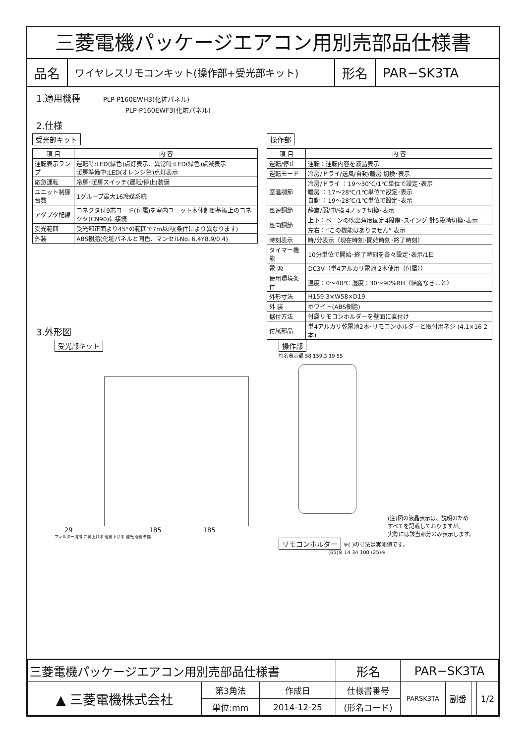三菱電機パッケージエアコン用別売部品仕様書
品名
ワイヤレスリモコンキット(操作部+受光部キット)
形名 PAR−SK3TA
1.適用機種 PLP-P160EWH3(化粧パネル)
PLP-P160EWF3(化粧パネル)
2.仕様
受光部キット
| 項 目 | 内 容 |
| --- | --- |
| 運転表示ランプ | 運転時:LED(緑色)点灯表示、異常時:LED(緑色)点滅表示 暖房準備中:LED(オレンジ色)点灯表示 |
| 応急運転 | 冷房･暖房スイッチ(運転/停止)装備 |
| ユニット制御台数 | 1グループ最大16冷媒系統 |
| アダプタ配線 | コネクタ付9芯コード(付属)を室内ユニット本体制御基板上のコネクタ(CN90)に接続 |
| 受光範囲 | 受光部正面より45°の範囲で7m以内(条件により異なります) |
| 外装 | ABS樹脂(化粧パネルと同色、マンセルNo. 6.4Y8.9/0.4) |
操作部
| 項 目 | 内 容 |
| --- | --- |
| 運転/停止 | 運転：運転内容を液晶表示 |
| 運転モード | 冷房/ドライ/送風/自動/暖房 切換･表示 |
| 室温調節 | 冷房/ドライ ：19〜30℃/1℃単位で設定･表示 暖房 ：17〜28℃/1℃単位で設定･表示 自動 ：19〜28℃/1℃単位で設定･表示 |
| 風速調節 | 静粛/弱/中/強 4ノッチ切換･表示 |
| 風向調節 | 上下：ベーンの吹出角度固定4段階･スイング 計5段階切換･表示 |
| | 左右：“この機能はありません” 表示 |
| 時刻表示 | 時/分表示（現在時刻･開始時刻･終了時刻） |
| タイマー機能 | 10分単位で開始･終了時刻を各々設定･表示/1日 |
| 電 源 | DC3V（単4アルカリ電池 2本使用（付属）） |
| 使用環境条件 | 温度：0〜40℃ 湿度：30〜90%RH（結露なきこと） |
| 外形寸法 | H159.3×W58×D19 |
| 外 装 | ホワイト(ABS樹脂) |
| 据付方法 | 付属リモコンホルダーを壁面に直付け |
| 付属部品 | 単4アルカリ乾電池2本･リモコンホルダーと取付用ネジ (4.1×16 2本) |
3.外形図
受光部キット
29 185 185
フィルター清掃 冷房上げる 暖房下げる 運転 暖房準備
操作部
社名表示部 58 159.3 19 55
(注)図の液晶表示は、説明のため
すべてを記載しておりますが、
実際には該当部分のみ表示します。
リモコンホルダー ※( )の寸法は実測値です。
(65)※ 14 34 100 (25)※
| 三菱電機パッケージエアコン用別売部品仕様書 | | | 形名 | PAR−SK3TA | | | |
| ▲ 三菱電機株式会社 | 第3角法 | 作成日 | 仕様書番号 | PARSK3TA | 副番 | | 1/2 |
| | 単位:mm | 2014-12-25 | (形名コード) | | | | |